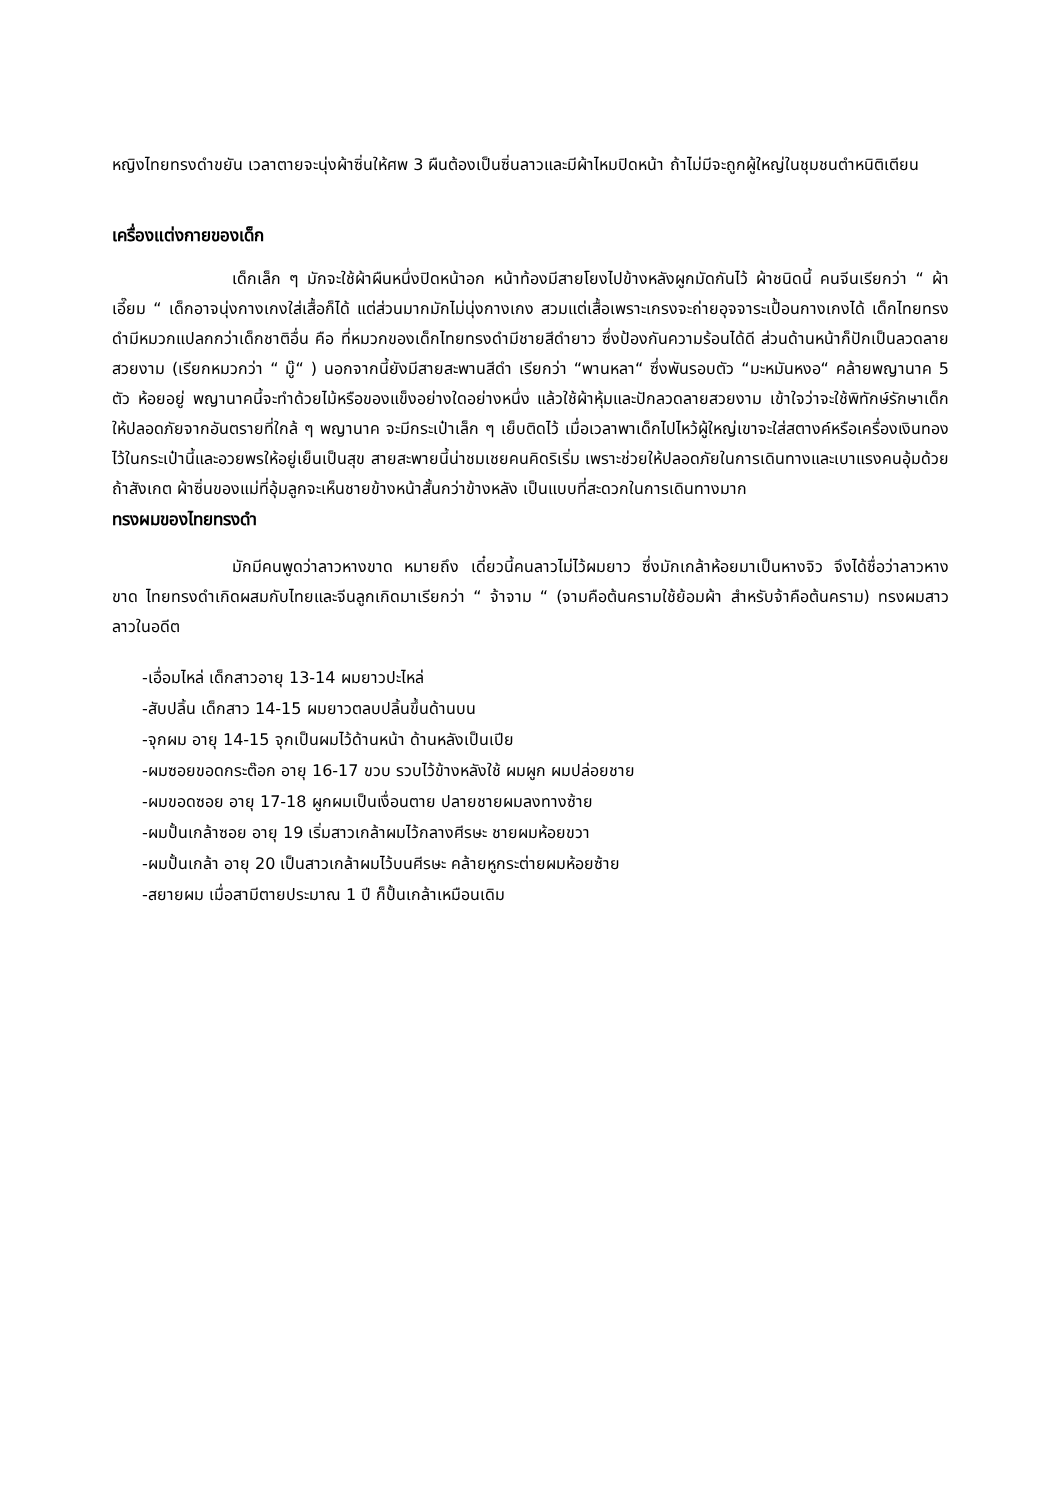หญิงไทยทรงดำขยัน เวลาตายจะนุ่งผ้าซิ่นให้ศพ 3 ผืนต้องเป็นซิ่นลาวและมีผ้าไหมปิดหน้า ถ้าไม่มีจะถูกผู้ใหญ่ในชุมชนตำหนิติเตียน
เครื่องแต่งกายของเด็ก
เด็กเล็ก ๆ มักจะใช้ผ้าผืนหนึ่งปิดหน้าอก หน้าท้องมีสายโยงไปข้างหลังผูกมัดกันไว้ ผ้าชนิดนี้ คนจีนเรียกว่า “ ผ้าเอี๊ยม “ เด็กอาจนุ่งกางเกงใส่เสื้อก็ได้ แต่ส่วนมากมักไม่นุ่งกางเกง สวมแต่เสื้อเพราะเกรงจะถ่ายอุจจาระเปื้อนกางเกงได้ เด็กไทยทรงดำมีหมวกแปลกกว่าเด็กชาติอื่น คือ ที่หมวกของเด็กไทยทรงดำมีชายสีดำยาว ซึ่งป้องกันความร้อนได้ดี ส่วนด้านหน้าก็ปักเป็นลวดลาย สวยงาม (เรียกหมวกว่า “ มู๊“ ) นอกจากนี้ยังมีสายสะพานสีดำ เรียกว่า “พานหลา“ ซึ่งพันรอบตัว “มะหมันหงอ“ คล้ายพญานาค 5 ตัว ห้อยอยู่ พญานาคนี้จะทำด้วยไม้หรือของแข็งอย่างใดอย่างหนึ่ง แล้วใช้ผ้าหุ้มและปักลวดลายสวยงาม เข้าใจว่าจะใช้พิทักษ์รักษาเด็กให้ปลอดภัยจากอันตรายที่ใกล้ ๆ พญานาค จะมีกระเป๋าเล็ก ๆ เย็บติดไว้ เมื่อเวลาพาเด็กไปไหว้ผู้ใหญ่เขาจะใส่สตางค์หรือเครื่องเงินทองไว้ในกระเป๋านี้และอวยพรให้อยู่เย็นเป็นสุข สายสะพายนี้น่าชมเชยคนคิดริเริ่ม เพราะช่วยให้ปลอดภัยในการเดินทางและเบาแรงคนอุ้มด้วย ถ้าสังเกต ผ้าซิ่นของแม่ที่อุ้มลูกจะเห็นชายข้างหน้าสั้นกว่าข้างหลัง เป็นแบบที่สะดวกในการเดินทางมาก
ทรงผมของไทยทรงดำ
มักมีคนพูดว่าลาวหางขาด หมายถึง เดี๋ยวนี้คนลาวไม่ไว้ผมยาว ซึ่งมักเกล้าห้อยมาเป็นหางจิว จึงได้ชื่อว่าลาวหางขาด ไทยทรงดำเกิดผสมกับไทยและจีนลูกเกิดมาเรียกว่า “ จ้าจาม “ (จามคือต้นครามใช้ย้อมผ้า สำหรับจ้าคือต้นคราม) ทรงผมสาวลาวในอดีต
-เอื่อมไหล่ เด็กสาวอายุ 13-14 ผมยาวปะไหล่
-สับปลิ้น เด็กสาว 14-15 ผมยาวตลบปลิ้นขึ้นด้านบน
-จุกผม อายุ 14-15 จุกเป็นผมไว้ด้านหน้า ด้านหลังเป็นเปีย
-ผมซอยขอดกระต๊อก อายุ 16-17 ขวบ รวบไว้ข้างหลังใช้ ผมผูก ผมปล่อยชาย
-ผมขอดซอย อายุ 17-18 ผูกผมเป็นเงื่อนตาย ปลายชายผมลงทางซ้าย
-ผมปั้นเกล้าซอย อายุ 19 เริ่มสาวเกล้าผมไว้กลางศีรษะ ชายผมห้อยขวา
-ผมปั้นเกล้า อายุ 20 เป็นสาวเกล้าผมไว้บนศีรษะ คล้ายหูกระต่ายผมห้อยซ้าย
-สยายผม เมื่อสามีตายประมาณ 1 ปี ก็ปั้นเกล้าเหมือนเดิม